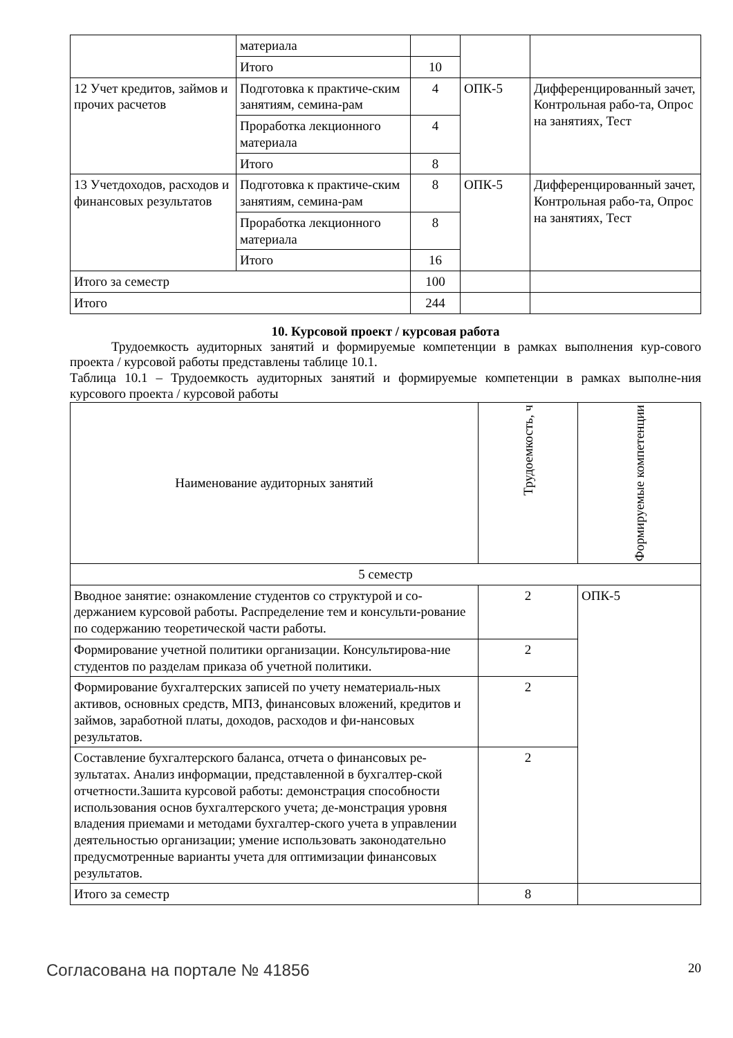| | материала | | | |
| | Итого | 10 | | |
| 12 Учет кредитов, займов и прочих расчетов | Подготовка к практиче-ским занятиям, семина-рам | 4 | ОПК-5 | Дифференцированный зачет, Контрольная рабо-та, Опрос на занятиях, Тест |
| | Проработка лекционного материала | 4 | | |
| | Итого | 8 | | |
| 13 Учетдоходов, расходов и финансовых результатов | Подготовка к практиче-ским занятиям, семина-рам | 8 | ОПК-5 | Дифференцированный зачет, Контрольная рабо-та, Опрос на занятиях, Тест |
| | Проработка лекционного материала | 8 | | |
| | Итого | 16 | | |
| Итого за семестр | | 100 | | |
| Итого | | 244 | | |
10. Курсовой проект / курсовая работа
Трудоемкость аудиторных занятий и формируемые компетенции в рамках выполнения кур-сового проекта / курсовой работы представлены таблице 10.1.
Таблица 10.1 – Трудоемкость аудиторных занятий и формируемые компетенции в рамках выполне-ния курсового проекта / курсовой работы
| Наименование аудиторных занятий | Трудоемкость, ч | Формируемые компетенции |
| --- | --- | --- |
| 5 семестр | | |
| Вводное занятие: ознакомление студентов со структурой и со-держанием курсовой работы. Распределение тем и консульти-рование по содержанию теоретической части работы. | 2 | ОПК-5 |
| Формирование учетной политики организации. Консультирова-ние студентов по разделам приказа об учетной политики. | 2 | |
| Формирование бухгалтерских записей по учету нематериаль-ных активов, основных средств, МПЗ, финансовых вложений, кредитов и займов, заработной платы, доходов, расходов и фи-нансовых результатов. | 2 | |
| Составление бухгалтерского баланса, отчета о финансовых ре-зультатах. Анализ информации, представленной в бухгалтер-ской отчетности.Зашита курсовой работы: демонстрация способности использования основ бухгалтерского учета; де-монстрация уровня владения приемами и методами бухгалтер-ского учета в управлении деятельностью организации; умение использовать законодательно предусмотренные варианты учета для оптимизации финансовых результатов. | 2 | |
| Итого за семестр | 8 | |
Согласована на портале № 41856 20